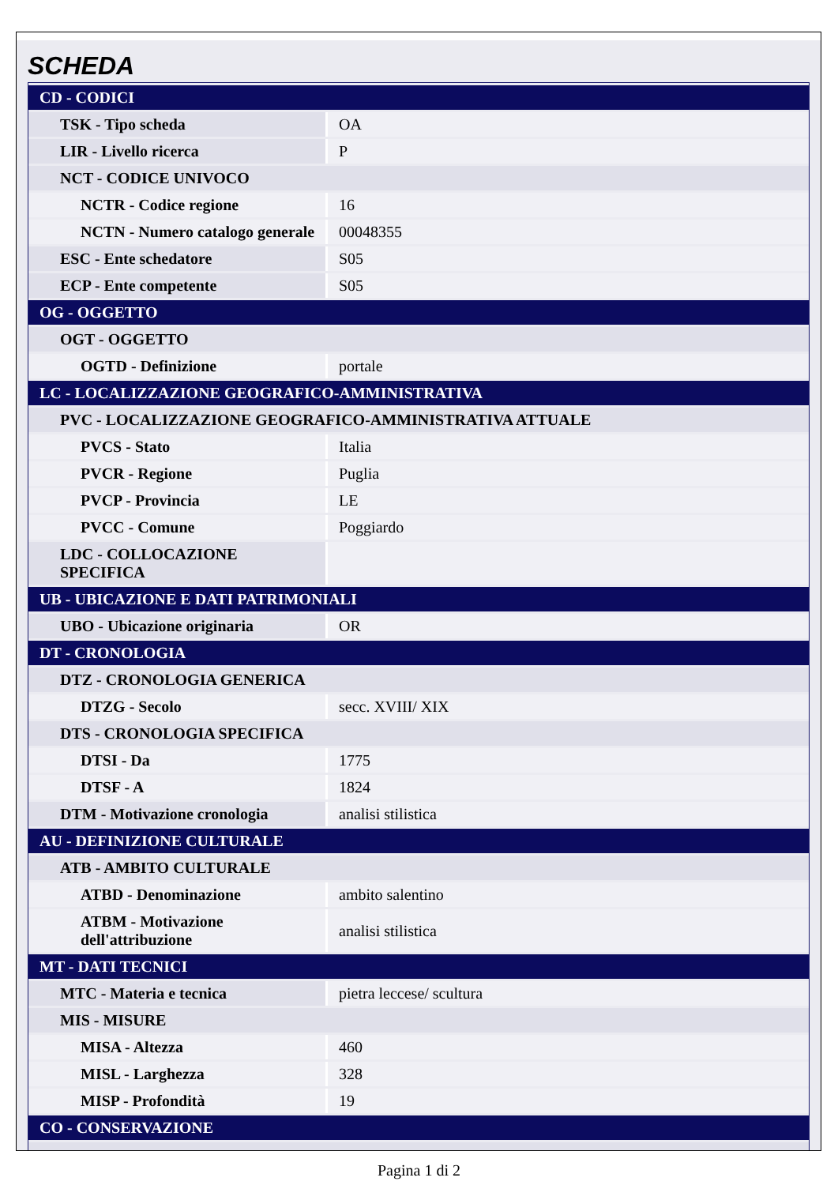SCHEDA
| CD - CODICI | |
| TSK - Tipo scheda | OA |
| LIR - Livello ricerca | P |
| NCT - CODICE UNIVOCO | |
| NCTR - Codice regione | 16 |
| NCTN - Numero catalogo generale | 00048355 |
| ESC - Ente schedatore | S05 |
| ECP - Ente competente | S05 |
| OG - OGGETTO | |
| OGT - OGGETTO | |
| OGTD - Definizione | portale |
| LC - LOCALIZZAZIONE GEOGRAFICO-AMMINISTRATIVA | |
| PVC - LOCALIZZAZIONE GEOGRAFICO-AMMINISTRATIVA ATTUALE | |
| PVCS - Stato | Italia |
| PVCR - Regione | Puglia |
| PVCP - Provincia | LE |
| PVCC - Comune | Poggiardo |
| LDC - COLLOCAZIONE SPECIFICA | |
| UB - UBICAZIONE E DATI PATRIMONIALI | |
| UBO - Ubicazione originaria | OR |
| DT - CRONOLOGIA | |
| DTZ - CRONOLOGIA GENERICA | |
| DTZG - Secolo | secc. XVIII/ XIX |
| DTS - CRONOLOGIA SPECIFICA | |
| DTSI - Da | 1775 |
| DTSF - A | 1824 |
| DTM - Motivazione cronologia | analisi stilistica |
| AU - DEFINIZIONE CULTURALE | |
| ATB - AMBITO CULTURALE | |
| ATBD - Denominazione | ambito salentino |
| ATBM - Motivazione dell'attribuzione | analisi stilistica |
| MT - DATI TECNICI | |
| MTC - Materia e tecnica | pietra leccese/ scultura |
| MIS - MISURE | |
| MISA - Altezza | 460 |
| MISL - Larghezza | 328 |
| MISP - Profondità | 19 |
| CO - CONSERVAZIONE | |
Pagina 1 di 2